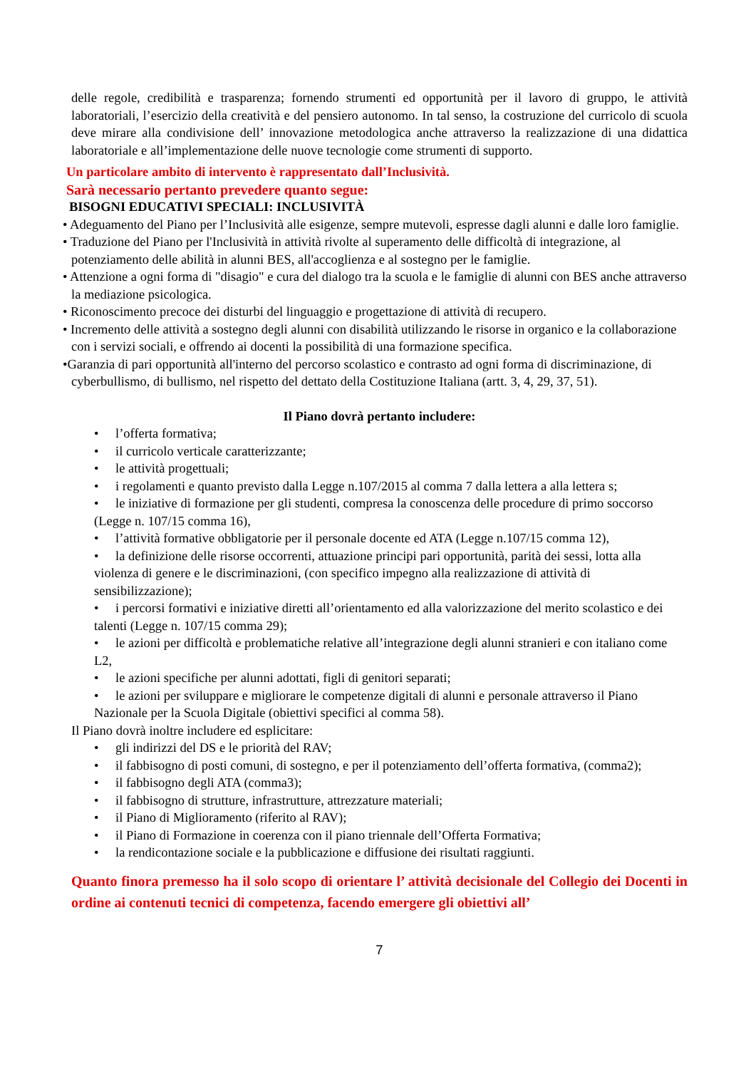delle regole, credibilità e trasparenza; fornendo strumenti ed opportunità per il lavoro di gruppo, le attività laboratoriali, l’esercizio della creatività e del pensiero autonomo. In tal senso, la costruzione del curricolo di scuola deve mirare alla condivisione dell’ innovazione metodologica anche attraverso la realizzazione di una didattica laboratoriale e all’implementazione delle nuove tecnologie come strumenti di supporto.
Un particolare ambito di intervento è rappresentato dall’Inclusività.
Sarà necessario pertanto prevedere quanto segue:
BISOGNI EDUCATIVI SPECIALI: INCLUSIVITÀ
• Adeguamento del Piano per l’Inclusività alle esigenze, sempre mutevoli, espresse dagli alunni e dalle loro famiglie.
• Traduzione del Piano per l'Inclusività in attività rivolte al superamento delle difficoltà di integrazione, al potenziamento delle abilità in alunni BES, all'accoglienza e al sostegno per le famiglie.
• Attenzione a ogni forma di "disagio" e cura del dialogo tra la scuola e le famiglie di alunni con BES anche attraverso la mediazione psicologica.
• Riconoscimento precoce dei disturbi del linguaggio e progettazione di attività di recupero.
• Incremento delle attività a sostegno degli alunni con disabilità utilizzando le risorse in organico e la collaborazione con i servizi sociali, e offrendo ai docenti la possibilità di una formazione specifica.
•Garanzia di pari opportunità all'interno del percorso scolastico e contrasto ad ogni forma di discriminazione, di cyberbullismo, di bullismo, nel rispetto del dettato della Costituzione Italiana (artt. 3, 4, 29, 37, 51).
Il Piano dovrà pertanto includere:
• l’offerta formativa;
• il curricolo verticale caratterizzante;
• le attività progettuali;
• i regolamenti e quanto previsto dalla Legge n.107/2015 al comma 7 dalla lettera a alla lettera s;
• le iniziative di formazione per gli studenti, compresa la conoscenza delle procedure di primo soccorso (Legge n. 107/15 comma 16),
• l’attività formative obbligatorie per il personale docente ed ATA (Legge n.107/15 comma 12),
• la definizione delle risorse occorrenti, attuazione principi pari opportunità, parità dei sessi, lotta alla violenza di genere e le discriminazioni, (con specifico impegno alla realizzazione di attività di sensibilizzazione);
• i percorsi formativi e iniziative diretti all’orientamento ed alla valorizzazione del merito scolastico e dei talenti (Legge n. 107/15 comma 29);
• le azioni per difficoltà e problematiche relative all’integrazione degli alunni stranieri e con italiano come L2,
• le azioni specifiche per alunni adottati, figli di genitori separati;
• le azioni per sviluppare e migliorare le competenze digitali di alunni e personale attraverso il Piano Nazionale per la Scuola Digitale (obiettivi specifici al comma 58).
Il Piano dovrà inoltre includere ed esplicitare:
• gli indirizzi del DS e le priorità del RAV;
• il fabbisogno di posti comuni, di sostegno, e per il potenziamento dell’offerta formativa, (comma2);
• il fabbisogno degli ATA (comma3);
• il fabbisogno di strutture, infrastrutture, attrezzature materiali;
• il Piano di Miglioramento (riferito al RAV);
• il Piano di Formazione in coerenza con il piano triennale dell’Offerta Formativa;
• la rendicontazione sociale e la pubblicazione e diffusione dei risultati raggiunti.
Quanto finora premesso ha il solo scopo di orientare l’ attività decisionale del Collegio dei Docenti in ordine ai contenuti tecnici di competenza, facendo emergere gli obiettivi all’
7